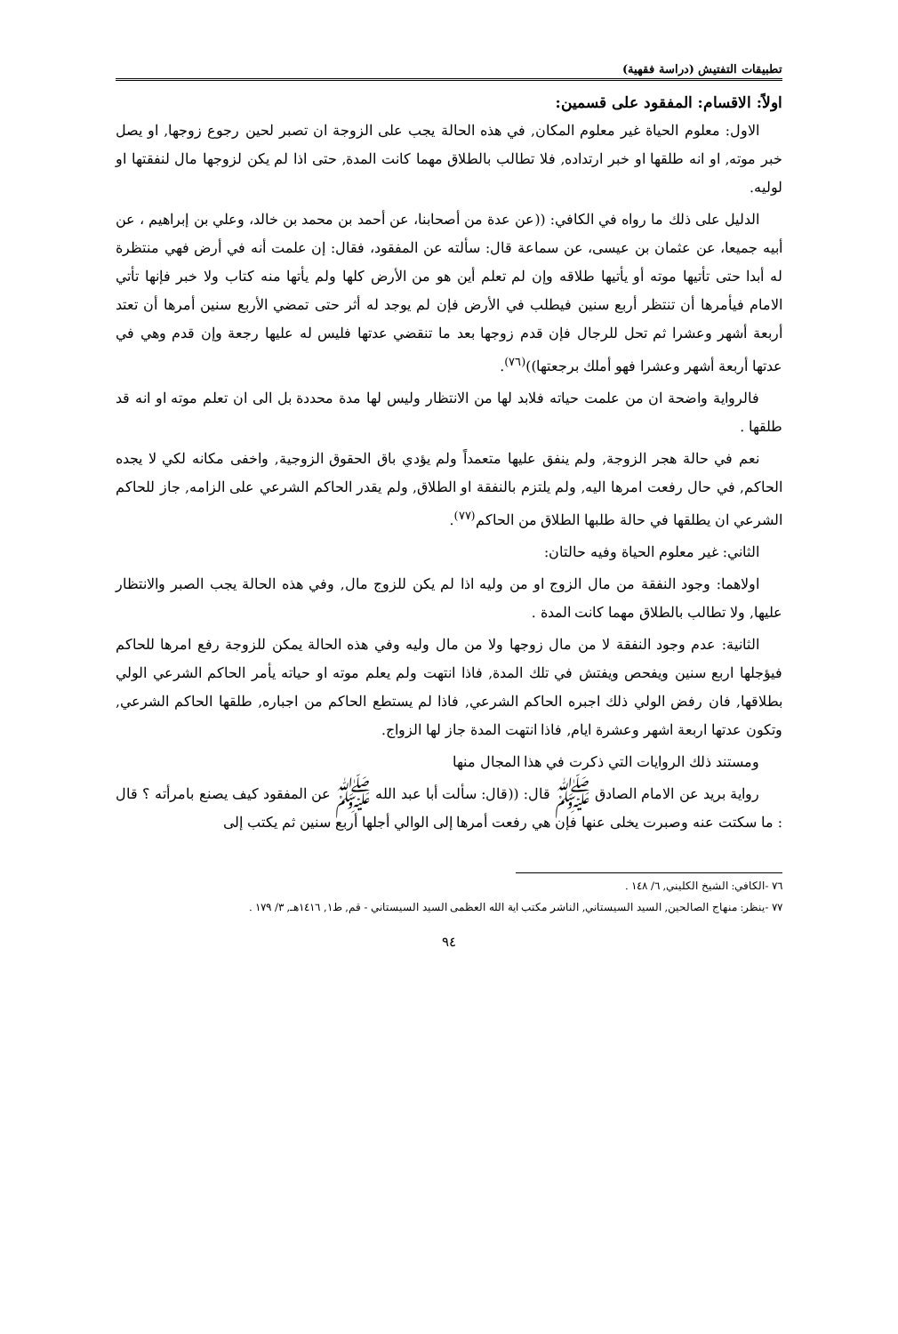تطبيقات التفتيش (دراسة فقهية)
اولاً: الاقسام: المفقود على قسمين:
الاول: معلوم الحياة غير معلوم المكان, في هذه الحالة يجب على الزوجة ان تصبر لحين رجوع زوجها, او يصل خبر موته, او انه طلقها او خبر ارتداده, فلا تطالب بالطلاق مهما كانت المدة, حتى اذا لم يكن لزوجها مال لنفقتها او لوليه.
الدليل على ذلك ما رواه في الكافي: ((عن عدة من أصحابنا، عن أحمد بن محمد بن خالد، وعلي بن إبراهيم ، عن أبيه جميعا، عن عثمان بن عيسى، عن سماعة قال: سألته عن المفقود، فقال: إن علمت أنه في أرض فهي منتظرة له أبدا حتى تأتيها موته أو يأتيها طلاقه وإن لم تعلم أين هو من الأرض كلها ولم يأتها منه كتاب ولا خبر فإنها تأتي الامام فيأمرها أن تنتظر أربع سنين فيطلب في الأرض فإن لم يوجد له أثر حتى تمضي الأربع سنين أمرها أن تعتد أربعة أشهر وعشرا ثم تحل للرجال فإن قدم زوجها بعد ما تنقضي عدتها فليس له عليها رجعة وإن قدم وهي في عدتها أربعة أشهر وعشرا فهو أملك برجعتها))<sup>(٧٦)</sup>.
فالرواية واضحة ان من علمت حياته فلابد لها من الانتظار وليس لها مدة محددة بل الى ان تعلم موته او انه قد طلقها .
نعم في حالة هجر الزوجة, ولم ينفق عليها متعمداً ولم يؤدي باق الحقوق الزوجية, واخفى مكانه لكي لا يجده الحاكم, في حال رفعت امرها اليه, ولم يلتزم بالنفقة او الطلاق, ولم يقدر الحاكم الشرعي على الزامه, جاز للحاكم الشرعي ان يطلقها في حالة طلبها الطلاق من الحاكم<sup>(٧٧)</sup>.
الثاني: غير معلوم الحياة وفيه حالتان:
اولاهما: وجود النفقة من مال الزوج او من وليه اذا لم يكن للزوج مال, وفي هذه الحالة يجب الصبر والانتظار عليها, ولا تطالب بالطلاق مهما كانت المدة .
الثانية: عدم وجود النفقة لا من مال زوجها ولا من مال وليه وفي هذه الحالة يمكن للزوجة رفع امرها للحاكم فيؤجلها اربع سنين ويفحص ويفتش في تلك المدة, فاذا انتهت ولم يعلم موته او حياته يأمر الحاكم الشرعي الولي بطلاقها, فان رفض الولي ذلك اجبره الحاكم الشرعي, فاذا لم يستطع الحاكم من اجباره, طلقها الحاكم الشرعي, وتكون عدتها اربعة اشهر وعشرة ايام, فاذا انتهت المدة جاز لها الزواج.
ومستند ذلك الروايات التي ذكرت في هذا المجال منها
رواية بريد عن الامام الصادق ﷺ قال: ((قال: سألت أبا عبد الله ﷺ عن المفقود كيف يصنع بامرأته ؟ قال : ما سكتت عنه وصبرت يخلى عنها فإن هي رفعت أمرها إلى الوالي أجلها أربع سنين ثم يكتب إلى
٧٦ -الكافي: الشيخ الكليني, ٦/ ١٤٨ .
٧٧ -ينظر: منهاج الصالحين, السيد السيستاني, الناشر مكتب اية الله العظمى السيد السيستاني - قم, ط١, ١٤١٦هـ, ٣/ ١٧٩ .
٩٤